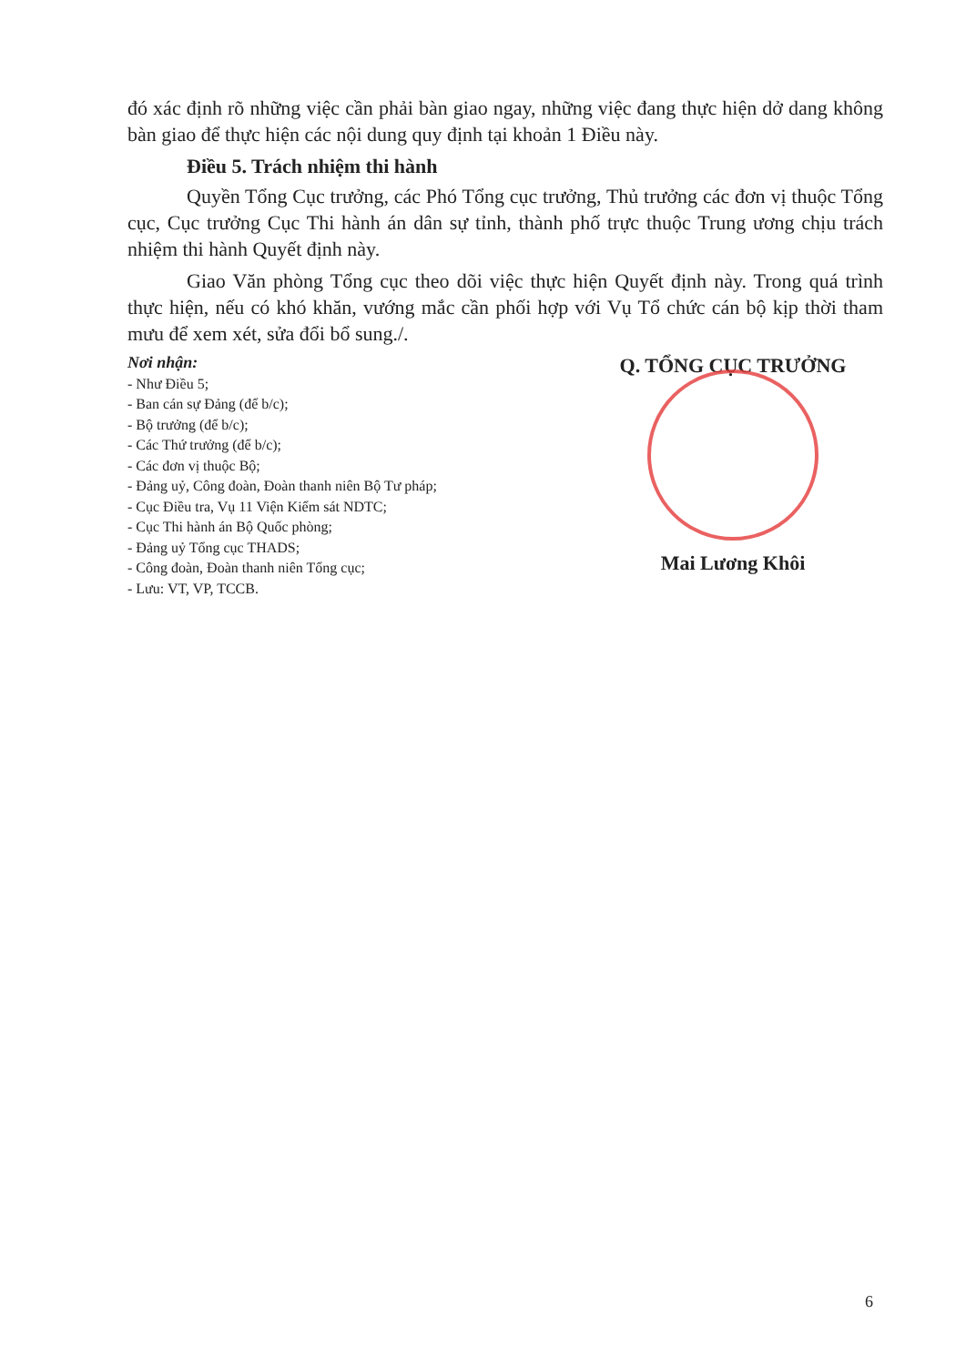đó xác định rõ những việc cần phải bàn giao ngay, những việc đang thực hiện dở dang không bàn giao để thực hiện các nội dung quy định tại khoản 1 Điều này.
Điều 5. Trách nhiệm thi hành
Quyền Tổng Cục trưởng, các Phó Tổng cục trưởng, Thủ trưởng các đơn vị thuộc Tổng cục, Cục trưởng Cục Thi hành án dân sự tỉnh, thành phố trực thuộc Trung ương chịu trách nhiệm thi hành Quyết định này.
Giao Văn phòng Tổng cục theo dõi việc thực hiện Quyết định này. Trong quá trình thực hiện, nếu có khó khăn, vướng mắc cần phối hợp với Vụ Tổ chức cán bộ kịp thời tham mưu để xem xét, sửa đổi bổ sung./.
Nơi nhận:
- Như Điều 5;
- Ban cán sự Đảng (để b/c);
- Bộ trưởng (để b/c);
- Các Thứ trưởng (để b/c);
- Các đơn vị thuộc Bộ;
- Đảng uỷ, Công đoàn, Đoàn thanh niên Bộ Tư pháp;
- Cục Điều tra, Vụ 11 Viện Kiểm sát NDTC;
- Cục Thi hành án Bộ Quốc phòng;
- Đảng uỷ Tổng cục THADS;
- Công đoàn, Đoàn thanh niên Tổng cục;
- Lưu: VT, VP, TCCB.
Q. TỔNG CỤC TRƯỞNG
Mai Lương Khôi
6